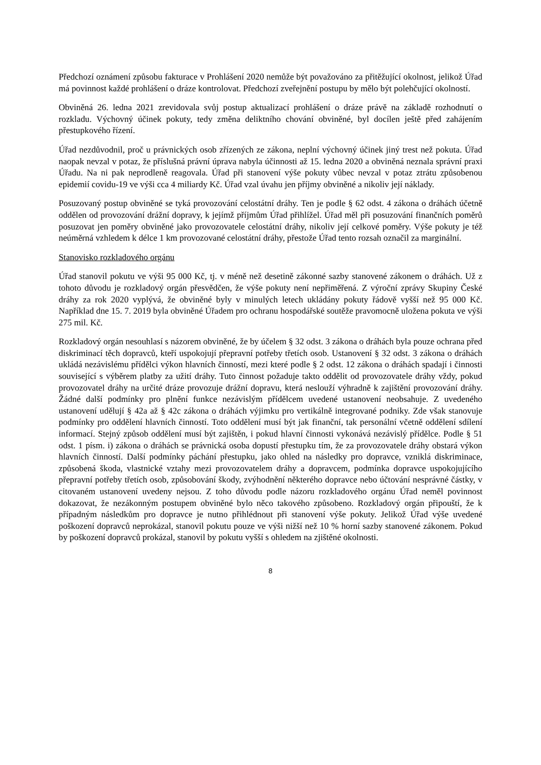Předchozí oznámení způsobu fakturace v Prohlášení 2020 nemůže být považováno za přitěžující okolnost, jelikož Úřad má povinnost každé prohlášení o dráze kontrolovat. Předchozí zveřejnění postupu by mělo být polehčující okolností.
Obviněná 26. ledna 2021 zrevidovala svůj postup aktualizací prohlášení o dráze právě na základě rozhodnutí o rozkladu. Výchovný účinek pokuty, tedy změna deliktního chování obviněné, byl docílen ještě před zahájením přestupkového řízení.
Úřad nezdůvodnil, proč u právnických osob zřízených ze zákona, neplní výchovný účinek jiný trest než pokuta. Úřad naopak nevzal v potaz, že příslušná právní úprava nabyla účinnosti až 15. ledna 2020 a obviněná neznala správní praxi Úřadu. Na ni pak neprodleně reagovala. Úřad při stanovení výše pokuty vůbec nevzal v potaz ztrátu způsobenou epidemií covidu-19 ve výši cca 4 miliardy Kč. Úřad vzal úvahu jen příjmy obviněné a nikoliv její náklady.
Posuzovaný postup obviněné se tyká provozování celostátní dráhy. Ten je podle § 62 odst. 4 zákona o dráhách účetně oddělen od provozování drážní dopravy, k jejímž příjmům Úřad přihlížel. Úřad měl při posuzování finančních poměrů posuzovat jen poměry obviněné jako provozovatele celostátní dráhy, nikoliv její celkové poměry. Výše pokuty je též neúměrná vzhledem k délce 1 km provozované celostátní dráhy, přestože Úřad tento rozsah označil za marginální.
Stanovisko rozkladového orgánu
Úřad stanovil pokutu ve výši 95 000 Kč, tj. v méně než desetině zákonné sazby stanovené zákonem o dráhách. Už z tohoto důvodu je rozkladový orgán přesvědčen, že výše pokuty není nepřiměřená. Z výroční zprávy Skupiny České dráhy za rok 2020 vyplývá, že obviněné byly v minulých letech ukládány pokuty řádově vyšší než 95 000 Kč. Například dne 15. 7. 2019 byla obviněné Úřadem pro ochranu hospodářské soutěže pravomocně uložena pokuta ve výši 275 mil. Kč.
Rozkladový orgán nesouhlasí s názorem obviněné, že by účelem § 32 odst. 3 zákona o dráhách byla pouze ochrana před diskriminací těch dopravců, kteří uspokojují přepravní potřeby třetích osob. Ustanovení § 32 odst. 3 zákona o dráhách ukládá nezávislému přídělci výkon hlavních činností, mezi které podle § 2 odst. 12 zákona o dráhách spadají i činnosti související s výběrem platby za užití dráhy. Tuto činnost požaduje takto oddělit od provozovatele dráhy vždy, pokud provozovatel dráhy na určité dráze provozuje drážní dopravu, která neslouží výhradně k zajištění provozování dráhy. Žádné další podmínky pro plnění funkce nezávislým přídělcem uvedené ustanovení neobsahuje. Z uvedeného ustanovení udělují § 42a až § 42c zákona o dráhách výjimku pro vertikálně integrované podniky. Zde však stanovuje podmínky pro oddělení hlavních činností. Toto oddělení musí být jak finanční, tak personální včetně oddělení sdílení informací. Stejný způsob oddělení musí být zajištěn, i pokud hlavní činnosti vykonává nezávislý přídělce. Podle § 51 odst. 1 písm. i) zákona o dráhách se právnická osoba dopustí přestupku tím, že za provozovatele dráhy obstará výkon hlavních činností. Další podmínky páchání přestupku, jako ohled na následky pro dopravce, vzniklá diskriminace, způsobená škoda, vlastnické vztahy mezi provozovatelem dráhy a dopravcem, podmínka dopravce uspokojujícího přepravní potřeby třetích osob, způsobování škody, zvýhodnění některého dopravce nebo účtování nesprávné částky, v citovaném ustanovení uvedeny nejsou. Z toho důvodu podle názoru rozkladového orgánu Úřad neměl povinnost dokazovat, že nezákonným postupem obviněné bylo něco takového způsobeno. Rozkladový orgán připouští, že k případným následkům pro dopravce je nutno přihlédnout při stanovení výše pokuty. Jelikož Úřad výše uvedené poškození dopravců neprokázal, stanovil pokutu pouze ve výši nižší než 10 % horní sazby stanovené zákonem. Pokud by poškození dopravců prokázal, stanovil by pokutu vyšší s ohledem na zjištěné okolnosti.
8